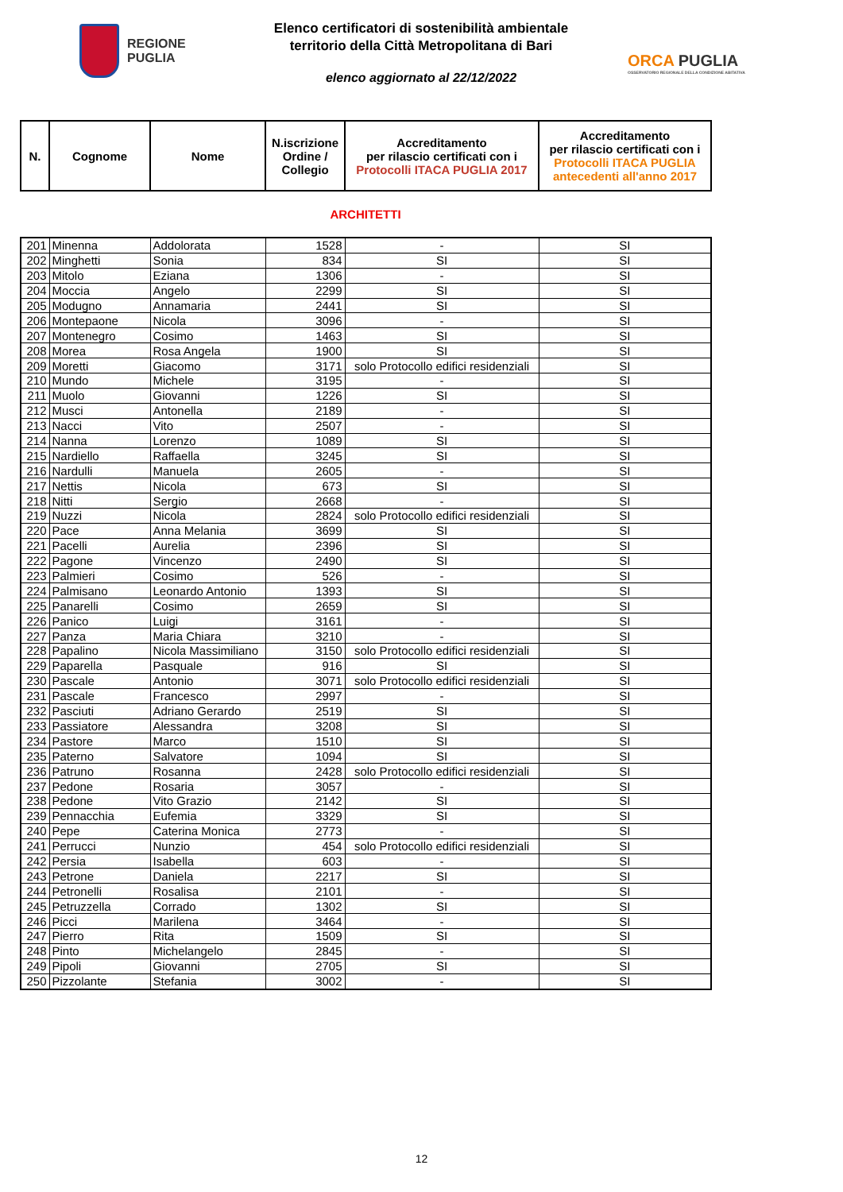REGIONE
PUGLIA
Elenco certificatori di sostenibilità ambientale
territorio della Città Metropolitana di Bari
elenco aggiornato al 22/12/2022
ORCA PUGLIA
OSSERVATORIO REGIONALE DELLA CONDIZIONE ABITATIVA
| N. | Cognome | Nome | N.iscrizione Ordine / Collegio | Accreditamento per rilascio certificati con i Protocolli ITACA PUGLIA 2017 | Accreditamento per rilascio certificati con i Protocolli ITACA PUGLIA antecedenti all'anno 2017 |
| --- | --- | --- | --- | --- | --- |
ARCHITETTI
| 201 | Minenna | Addolorata | 1528 | - | SI |
| 202 | Minghetti | Sonia | 834 | SI | SI |
| 203 | Mitolo | Eziana | 1306 | - | SI |
| 204 | Moccia | Angelo | 2299 | SI | SI |
| 205 | Modugno | Annamaria | 2441 | SI | SI |
| 206 | Montepaone | Nicola | 3096 | - | SI |
| 207 | Montenegro | Cosimo | 1463 | SI | SI |
| 208 | Morea | Rosa Angela | 1900 | SI | SI |
| 209 | Moretti | Giacomo | 3171 | solo Protocollo edifici residenziali | SI |
| 210 | Mundo | Michele | 3195 | - | SI |
| 211 | Muolo | Giovanni | 1226 | SI | SI |
| 212 | Musci | Antonella | 2189 | - | SI |
| 213 | Nacci | Vito | 2507 | - | SI |
| 214 | Nanna | Lorenzo | 1089 | SI | SI |
| 215 | Nardiello | Raffaella | 3245 | SI | SI |
| 216 | Nardulli | Manuela | 2605 | - | SI |
| 217 | Nettis | Nicola | 673 | SI | SI |
| 218 | Nitti | Sergio | 2668 | - | SI |
| 219 | Nuzzi | Nicola | 2824 | solo Protocollo edifici residenziali | SI |
| 220 | Pace | Anna Melania | 3699 | SI | SI |
| 221 | Pacelli | Aurelia | 2396 | SI | SI |
| 222 | Pagone | Vincenzo | 2490 | SI | SI |
| 223 | Palmieri | Cosimo | 526 | - | SI |
| 224 | Palmisano | Leonardo Antonio | 1393 | SI | SI |
| 225 | Panarelli | Cosimo | 2659 | SI | SI |
| 226 | Panico | Luigi | 3161 | - | SI |
| 227 | Panza | Maria Chiara | 3210 | - | SI |
| 228 | Papalino | Nicola Massimiliano | 3150 | solo Protocollo edifici residenziali | SI |
| 229 | Paparella | Pasquale | 916 | SI | SI |
| 230 | Pascale | Antonio | 3071 | solo Protocollo edifici residenziali | SI |
| 231 | Pascale | Francesco | 2997 | - | SI |
| 232 | Pasciuti | Adriano Gerardo | 2519 | SI | SI |
| 233 | Passiatore | Alessandra | 3208 | SI | SI |
| 234 | Pastore | Marco | 1510 | SI | SI |
| 235 | Paterno | Salvatore | 1094 | SI | SI |
| 236 | Patruno | Rosanna | 2428 | solo Protocollo edifici residenziali | SI |
| 237 | Pedone | Rosaria | 3057 | - | SI |
| 238 | Pedone | Vito Grazio | 2142 | SI | SI |
| 239 | Pennacchia | Eufemia | 3329 | SI | SI |
| 240 | Pepe | Caterina Monica | 2773 | - | SI |
| 241 | Perrucci | Nunzio | 454 | solo Protocollo edifici residenziali | SI |
| 242 | Persia | Isabella | 603 | - | SI |
| 243 | Petrone | Daniela | 2217 | SI | SI |
| 244 | Petronelli | Rosalisa | 2101 | - | SI |
| 245 | Petruzzella | Corrado | 1302 | SI | SI |
| 246 | Picci | Marilena | 3464 | - | SI |
| 247 | Pierro | Rita | 1509 | SI | SI |
| 248 | Pinto | Michelangelo | 2845 | - | SI |
| 249 | Pipoli | Giovanni | 2705 | SI | SI |
| 250 | Pizzolante | Stefania | 3002 | - | SI |
12